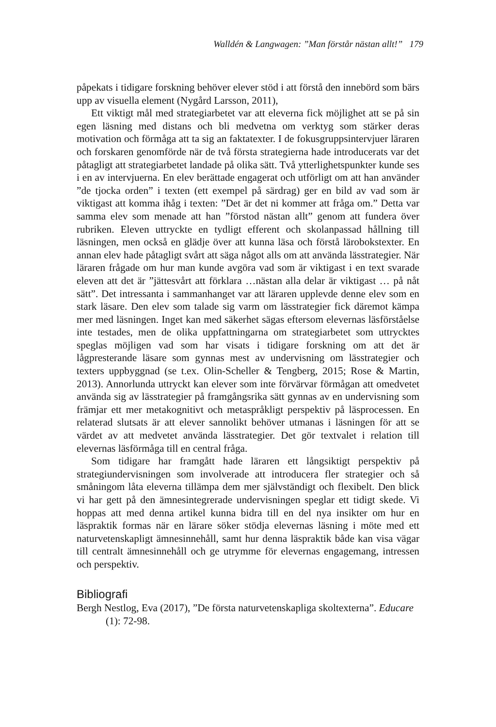Walldén & Langwagen: ”Man förstår nästan allt!” 179
påpekats i tidigare forskning behöver elever stöd i att förstå den innebörd som bärs upp av visuella element (Nygård Larsson, 2011),
Ett viktigt mål med strategiarbetet var att eleverna fick möjlighet att se på sin egen läsning med distans och bli medvetna om verktyg som stärker deras motivation och förmåga att ta sig an faktatexter. I de fokusgruppsintervjuer läraren och forskaren genomförde när de två första strategierna hade introducerats var det påtagligt att strategiarbetet landade på olika sätt. Två ytterlighetspunkter kunde ses i en av intervjuerna. En elev berättade engagerat och utförligt om att han använder ”de tjocka orden” i texten (ett exempel på särdrag) ger en bild av vad som är viktigast att komma ihåg i texten: ”Det är det ni kommer att fråga om.” Detta var samma elev som menade att han ”förstod nästan allt” genom att fundera över rubriken. Eleven uttryckte en tydligt efferent och skolanpassad hållning till läsningen, men också en glädje över att kunna läsa och förstå lärobokstexter. En annan elev hade påtagligt svårt att säga något alls om att använda lässtrategier. När läraren frågade om hur man kunde avgöra vad som är viktigast i en text svarade eleven att det är ”jättesvårt att förklara …nästan alla delar är viktigast … på nåt sätt”. Det intressanta i sammanhanget var att läraren upplevde denne elev som en stark läsare. Den elev som talade sig varm om lässtrategier fick däremot kämpa mer med läsningen. Inget kan med säkerhet sägas eftersom elevernas läsförståelse inte testades, men de olika uppfattningarna om strategiarbetet som uttrycktes speglas möjligen vad som har visats i tidigare forskning om att det är lågpresterande läsare som gynnas mest av undervisning om lässtrategier och texters uppbyggnad (se t.ex. Olin-Scheller & Tengberg, 2015; Rose & Martin, 2013). Annorlunda uttryckt kan elever som inte förvärvar förmågan att omedvetet använda sig av lässtrategier på framgångsrika sätt gynnas av en undervisning som främjar ett mer metakognitivt och metaspråkligt perspektiv på läsprocessen. En relaterad slutsats är att elever sannolikt behöver utmanas i läsningen för att se värdet av att medvetet använda lässtrategier. Det gör textvalet i relation till elevernas läsförmåga till en central fråga.
Som tidigare har framgått hade läraren ett långsiktigt perspektiv på strategiundervisningen som involverade att introducera fler strategier och så småningom låta eleverna tillämpa dem mer självständigt och flexibelt. Den blick vi har gett på den ämnesintegrerade undervisningen speglar ett tidigt skede. Vi hoppas att med denna artikel kunna bidra till en del nya insikter om hur en läspraktik formas när en lärare söker stödja elevernas läsning i möte med ett naturvetenskapligt ämnesinnehåll, samt hur denna läspraktik både kan visa vägar till centralt ämnesinnehåll och ge utrymme för elevernas engagemang, intressen och perspektiv.
Bibliografi
Bergh Nestlog, Eva (2017), ”De första naturvetenskapliga skoltexterna”. Educare (1): 72-98.